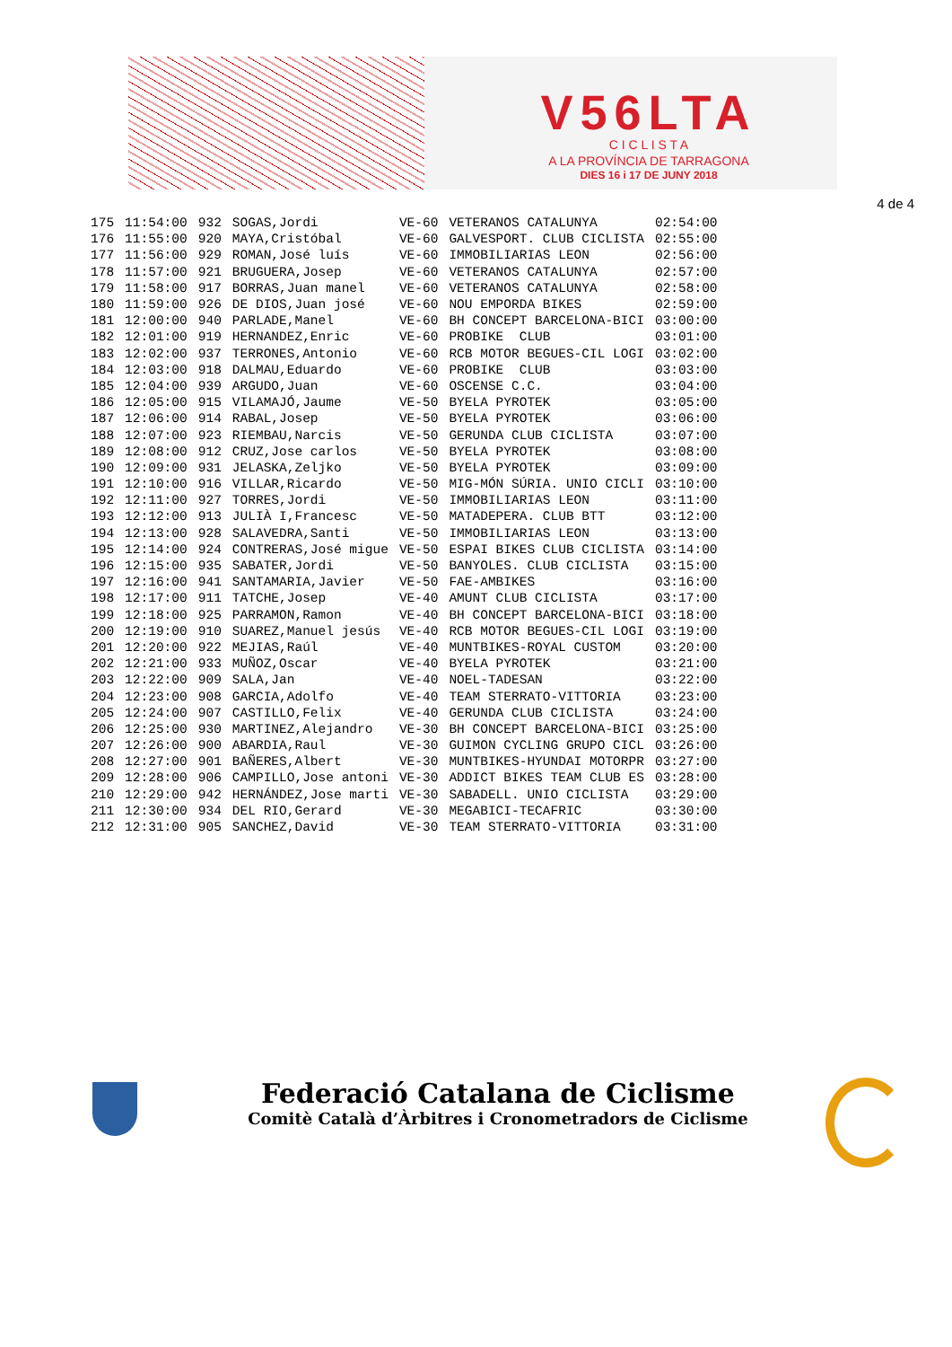V56LTA
C I C L I S T A
A LA PROVÍNCIA DE TARRAGONA
DIES 16 i 17 DE JUNY 2018
4 de 4
| 175 | 11:54:00 | 932 | SOGAS,Jordi | VE-60 | VETERANOS CATALUNYA | 02:54:00 |
| 176 | 11:55:00 | 920 | MAYA,Cristóbal | VE-60 | GALVESPORT. CLUB CICLISTA | 02:55:00 |
| 177 | 11:56:00 | 929 | ROMAN,José luís | VE-60 | IMMOBILIARIAS LEON | 02:56:00 |
| 178 | 11:57:00 | 921 | BRUGUERA,Josep | VE-60 | VETERANOS CATALUNYA | 02:57:00 |
| 179 | 11:58:00 | 917 | BORRAS,Juan manel | VE-60 | VETERANOS CATALUNYA | 02:58:00 |
| 180 | 11:59:00 | 926 | DE DIOS,Juan josé | VE-60 | NOU EMPORDA BIKES | 02:59:00 |
| 181 | 12:00:00 | 940 | PARLADE,Manel | VE-60 | BH CONCEPT BARCELONA-BICI | 03:00:00 |
| 182 | 12:01:00 | 919 | HERNANDEZ,Enric | VE-60 | PROBIKE CLUB | 03:01:00 |
| 183 | 12:02:00 | 937 | TERRONES,Antonio | VE-60 | RCB MOTOR BEGUES-CIL LOGI | 03:02:00 |
| 184 | 12:03:00 | 918 | DALMAU,Eduardo | VE-60 | PROBIKE CLUB | 03:03:00 |
| 185 | 12:04:00 | 939 | ARGUDO,Juan | VE-60 | OSCENSE C.C. | 03:04:00 |
| 186 | 12:05:00 | 915 | VILAMAJÓ,Jaume | VE-50 | BYELA PYROTEK | 03:05:00 |
| 187 | 12:06:00 | 914 | RABAL,Josep | VE-50 | BYELA PYROTEK | 03:06:00 |
| 188 | 12:07:00 | 923 | RIEMBAU,Narcis | VE-50 | GERUNDA CLUB CICLISTA | 03:07:00 |
| 189 | 12:08:00 | 912 | CRUZ,Jose carlos | VE-50 | BYELA PYROTEK | 03:08:00 |
| 190 | 12:09:00 | 931 | JELASKA,Zeljko | VE-50 | BYELA PYROTEK | 03:09:00 |
| 191 | 12:10:00 | 916 | VILLAR,Ricardo | VE-50 | MIG-MÓN SÚRIA. UNIO CICLI | 03:10:00 |
| 192 | 12:11:00 | 927 | TORRES,Jordi | VE-50 | IMMOBILIARIAS LEON | 03:11:00 |
| 193 | 12:12:00 | 913 | JULIÀ I,Francesc | VE-50 | MATADEPERA. CLUB BTT | 03:12:00 |
| 194 | 12:13:00 | 928 | SALAVEDRA,Santi | VE-50 | IMMOBILIARIAS LEON | 03:13:00 |
| 195 | 12:14:00 | 924 | CONTRERAS,José migue | VE-50 | ESPAI BIKES CLUB CICLISTA | 03:14:00 |
| 196 | 12:15:00 | 935 | SABATER,Jordi | VE-50 | BANYOLES. CLUB CICLISTA | 03:15:00 |
| 197 | 12:16:00 | 941 | SANTAMARIA,Javier | VE-50 | FAE-AMBIKES | 03:16:00 |
| 198 | 12:17:00 | 911 | TATCHE,Josep | VE-40 | AMUNT CLUB CICLISTA | 03:17:00 |
| 199 | 12:18:00 | 925 | PARRAMON,Ramon | VE-40 | BH CONCEPT BARCELONA-BICI | 03:18:00 |
| 200 | 12:19:00 | 910 | SUAREZ,Manuel jesús | VE-40 | RCB MOTOR BEGUES-CIL LOGI | 03:19:00 |
| 201 | 12:20:00 | 922 | MEJIAS,Raúl | VE-40 | MUNTBIKES-ROYAL CUSTOM | 03:20:00 |
| 202 | 12:21:00 | 933 | MUÑOZ,Oscar | VE-40 | BYELA PYROTEK | 03:21:00 |
| 203 | 12:22:00 | 909 | SALA,Jan | VE-40 | NOEL-TADESAN | 03:22:00 |
| 204 | 12:23:00 | 908 | GARCIA,Adolfo | VE-40 | TEAM STERRATO-VITTORIA | 03:23:00 |
| 205 | 12:24:00 | 907 | CASTILLO,Felix | VE-40 | GERUNDA CLUB CICLISTA | 03:24:00 |
| 206 | 12:25:00 | 930 | MARTINEZ,Alejandro | VE-30 | BH CONCEPT BARCELONA-BICI | 03:25:00 |
| 207 | 12:26:00 | 900 | ABARDIA,Raul | VE-30 | GUIMON CYCLING GRUPO CICL | 03:26:00 |
| 208 | 12:27:00 | 901 | BAÑERES,Albert | VE-30 | MUNTBIKES-HYUNDAI MOTORPR | 03:27:00 |
| 209 | 12:28:00 | 906 | CAMPILLO,Jose antoni | VE-30 | ADDICT BIKES TEAM CLUB ES | 03:28:00 |
| 210 | 12:29:00 | 942 | HERNÁNDEZ,Jose marti | VE-30 | SABADELL. UNIO CICLISTA | 03:29:00 |
| 211 | 12:30:00 | 934 | DEL RIO,Gerard | VE-30 | MEGABICI-TECAFRIC | 03:30:00 |
| 212 | 12:31:00 | 905 | SANCHEZ,David | VE-30 | TEAM STERRATO-VITTORIA | 03:31:00 |
Federació Catalana de Ciclisme
Comitè Català d’Àrbitres i Cronometradors de Ciclisme